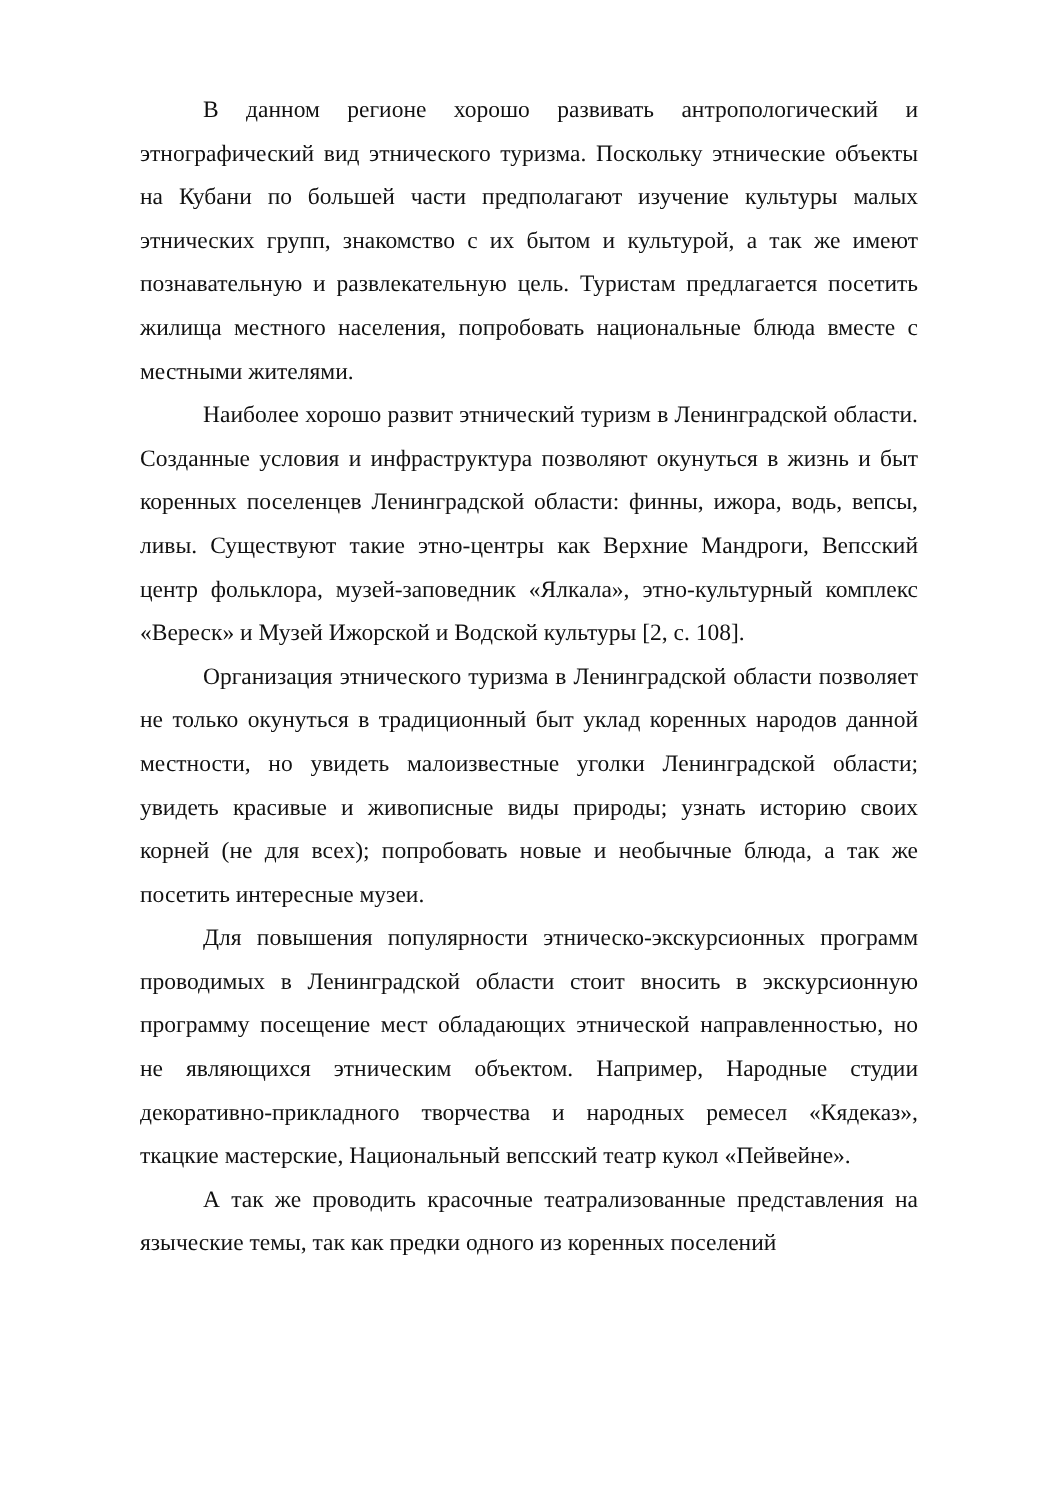В данном регионе хорошо развивать антропологический и этнографический вид этнического туризма. Поскольку этнические объекты на Кубани по большей части предполагают изучение культуры малых этнических групп, знакомство с их бытом и культурой, а так же имеют познавательную и развлекательную цель. Туристам предлагается посетить жилища местного населения, попробовать национальные блюда вместе с местными жителями.
Наиболее хорошо развит этнический туризм в Ленинградской области. Созданные условия и инфраструктура позволяют окунуться в жизнь и быт коренных поселенцев Ленинградской области: финны, ижора, водь, вепсы, ливы. Существуют такие этно-центры как Верхние Мандроги, Вепсский центр фольклора, музей-заповедник «Ялкала», этно-культурный комплекс «Вереск» и Музей Ижорской и Водской культуры [2, с. 108].
Организация этнического туризма в Ленинградской области позволяет не только окунуться в традиционный быт уклад коренных народов данной местности, но увидеть малоизвестные уголки Ленинградской области; увидеть красивые и живописные виды природы; узнать историю своих корней (не для всех); попробовать новые и необычные блюда, а так же посетить интересные музеи.
Для повышения популярности этническо-экскурсионных программ проводимых в Ленинградской области стоит вносить в экскурсионную программу посещение мест обладающих этнической направленностью, но не являющихся этническим объектом. Например, Народные студии декоративно-прикладного творчества и народных ремесел «Кядеказ», ткацкие мастерские, Национальный вепсский театр кукол «Пейвейне».
А так же проводить красочные театрализованные представления на языческие темы, так как предки одного из коренных поселений